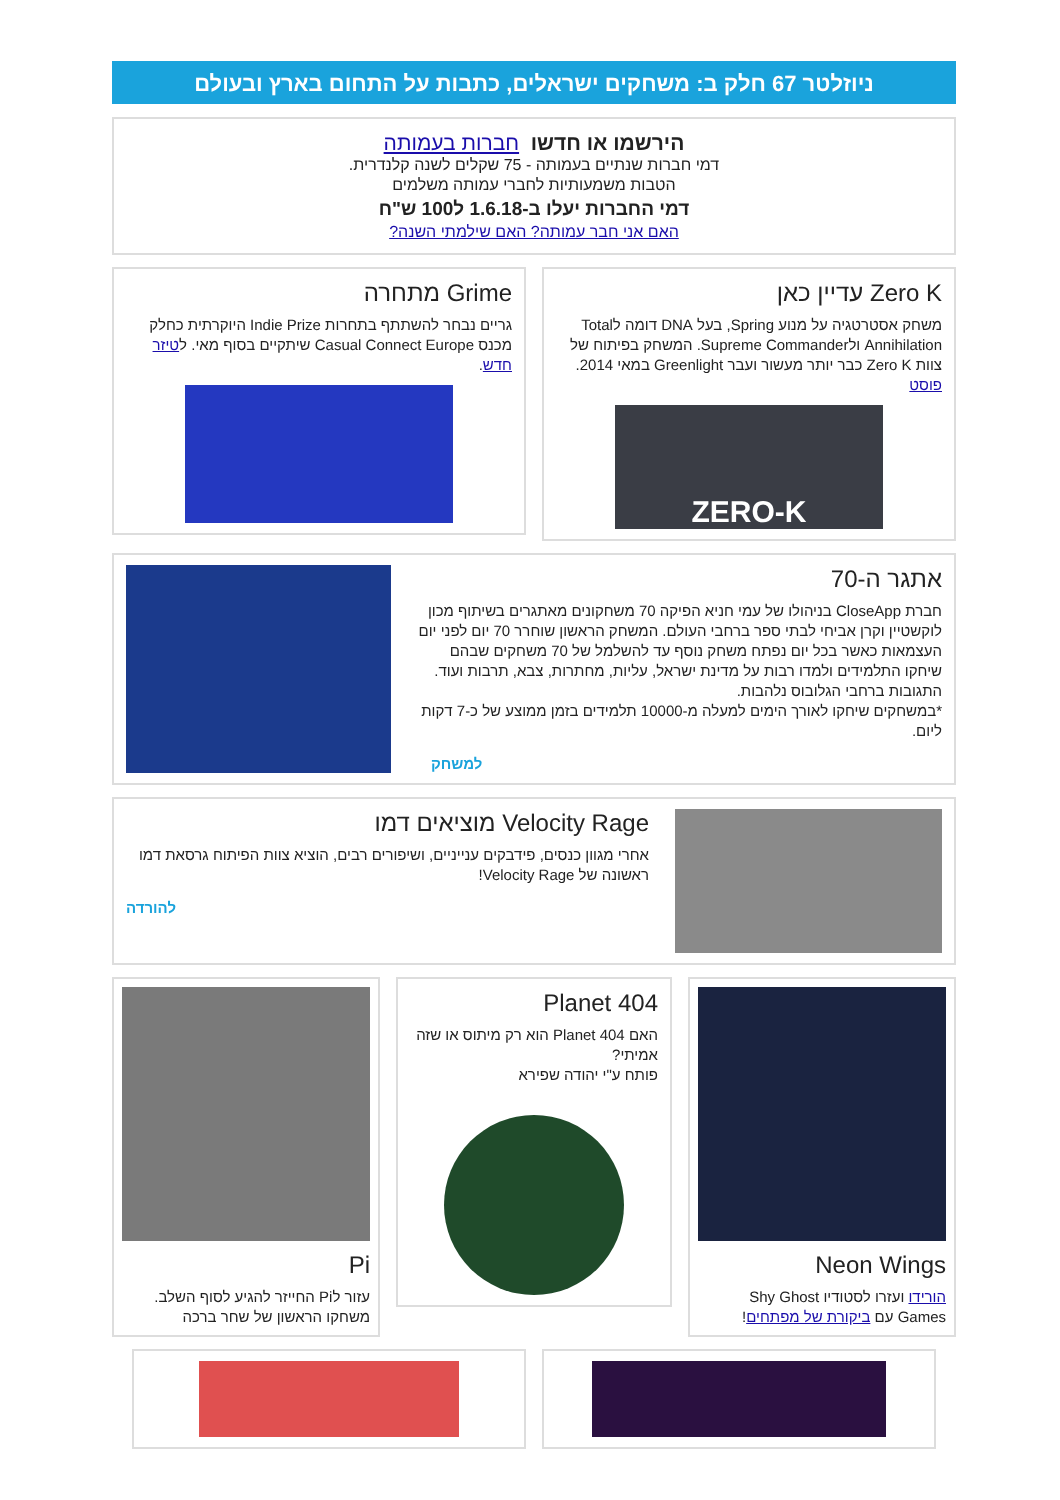ניוזלטר 67 חלק ב: משחקים ישראלים, כתבות על התחום בארץ ובעולם
הירשמו או חדשו חברות בעמותה
דמי חברות שנתיים בעמותה - 75 שקלים לשנה קלנדרית.
הטבות משמעותיות לחברי עמותה משלמים
דמי החברות יעלו ב-1.6.18 ל100 ש"ח
האם אני חבר עמותה? האם שילמתי השנה?
Zero K עדיין כאן
משחק אסטרטגיה על מנוע Spring, בעל DNA דומה לTotal Annihilation ולSupreme Commander. המשחק בפיתוח של צוות Zero K כבר יותר מעשור ועבר Greenlight במאי 2014. פוסט
ZERO-K
Grime מתחרה
גריים נבחר להשתתף בתחרות Indie Prize היוקרתית כחלק מכנס Casual Connect Europe שיתקיים בסוף מאי. לטיזר חדש.
אתגר ה-70
חברת CloseApp בניהולו של עמי חניא הפיקה 70 משחקונים מאתגרים בשיתוף מכון לוקשטיין וקרן אביחי לבתי ספר ברחבי העולם. המשחק הראשון שוחרר 70 יום לפני יום העצמאות כאשר בכל יום נפתח משחק נוסף עד להשלמל של 70 משחקים שבהם שיחקו התלמידים ולמדו רבות על מדינת ישראל, עליות, מחתרות, צבא, תרבות ועוד. התגובות ברחבי הגלובוס נלהבות.
*במשחקים שיחקו לאורך הימים למעלה מ-10000 תלמידים בזמן ממוצע של כ-7 דקות ליום.
למשחק
Velocity Rage מוציאים דמו
אחרי מגוון כנסים, פידבקים ענייניים, ושיפורים רבים, הוציא צוות הפיתוח גרסאת דמו ראשונה של Velocity Rage!
להורדה
Neon Wings
הורידו ועזרו לסטודיו Shy Ghost Games עם ביקורת של מפתחים!
Planet 404
האם Planet 404 הוא רק מיתוס או שזה אמיתי?
פותח ע"י יהודה שפירא
Pi
עזור לPi החייזר להגיע לסוף השלב. משחקו הראשון של שחר ברכה